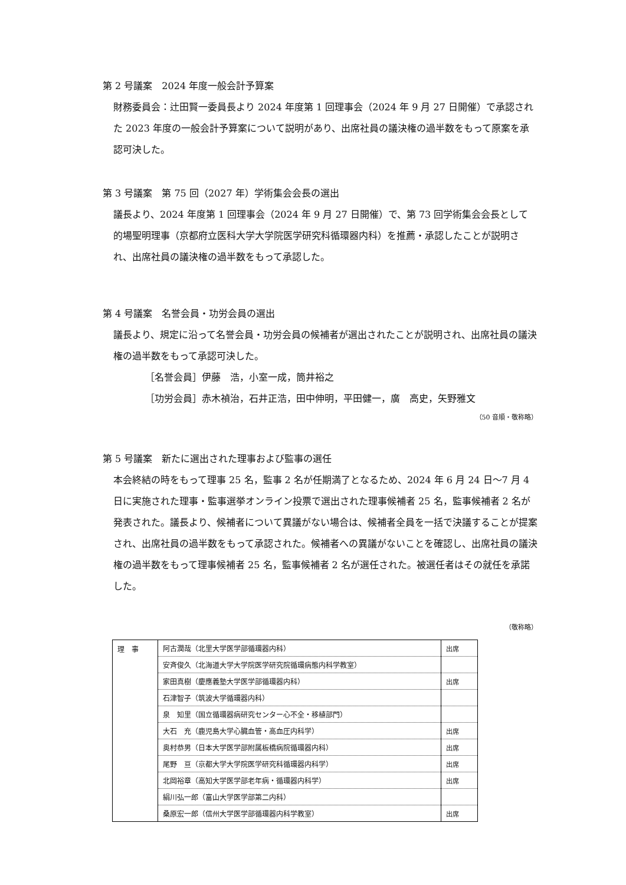第 2 号議案　2024 年度一般会計予算案
財務委員会：辻田賢一委員長より 2024 年度第 1 回理事会（2024 年 9 月 27 日開催）で承認された 2023 年度の一般会計予算案について説明があり、出席社員の議決権の過半数をもって原案を承認可決した。
第 3 号議案　第 75 回（2027 年）学術集会会長の選出
議長より、2024 年度第 1 回理事会（2024 年 9 月 27 日開催）で、第 73 回学術集会会長として的場聖明理事（京都府立医科大学大学院医学研究科循環器内科）を推薦・承認したことが説明され、出席社員の議決権の過半数をもって承認した。
第 4 号議案　名誉会員・功労会員の選出
議長より、規定に沿って名誉会員・功労会員の候補者が選出されたことが説明され、出席社員の議決権の過半数をもって承認可決した。
［名誉会員］伊藤　浩，小室一成，筒井裕之
［功労会員］赤木禎治，石井正浩，田中伸明，平田健一，廣　高史，矢野雅文
（50 音順・敬称略）
第 5 号議案　新たに選出された理事および監事の選任
本会終結の時をもって理事 25 名，監事 2 名が任期満了となるため、2024 年 6 月 24 日～7 月 4 日に実施された理事・監事選挙オンライン投票で選出された理事候補者 25 名，監事候補者 2 名が発表された。議長より、候補者について異議がない場合は、候補者全員を一括で決議することが提案され、出席社員の過半数をもって承認された。候補者への異議がないことを確認し、出席社員の議決権の過半数をもって理事候補者 25 名，監事候補者 2 名が選任された。被選任者はその就任を承諾した。
（敬称略）
| 理 事 | 阿古潤哉（北里大学医学部循環器内科） | 出席 |
| | 安斉俊久（北海道大学大学院医学研究院循環病態内科学教室） | |
| | 家田真樹（慶應義塾大学医学部循環器内科） | 出席 |
| | 石津智子（筑波大学循環器内科） | |
| | 泉 知里（国立循環器病研究センター心不全・移植部門） | |
| | 大石 充（鹿児島大学心臓血管・高血圧内科学） | 出席 |
| | 奥村恭男（日本大学医学部附属板橋病院循環器内科） | 出席 |
| | 尾野 亘（京都大学大学院医学研究科循環器内科学） | 出席 |
| | 北岡裕章（高知大学医学部老年病・循環器内科学） | 出席 |
| | 絹川弘一郎（富山大学医学部第二内科） | |
| | 桑原宏一郎（信州大学医学部循環器内科学教室） | 出席 |